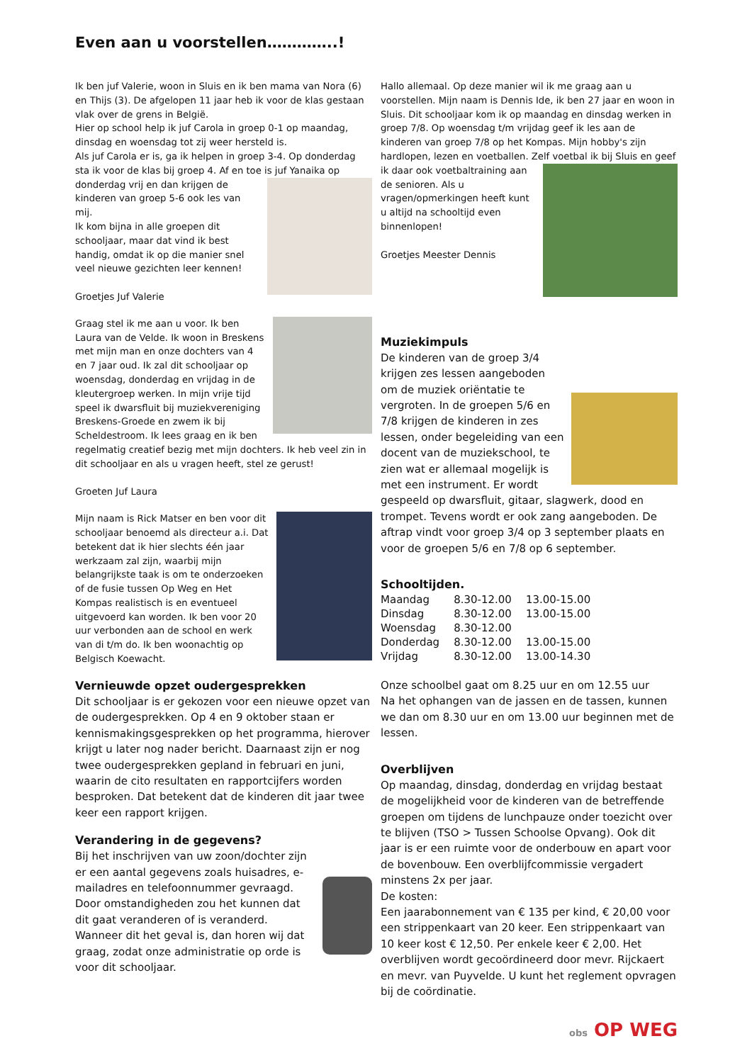Even aan u voorstellen…………..!
Ik ben juf Valerie, woon in Sluis en ik ben mama van Nora (6) en Thijs (3). De afgelopen 11 jaar heb ik voor de klas gestaan vlak over de grens in België.
Hier op school help ik juf Carola in groep 0-1 op maandag, dinsdag en woensdag tot zij weer hersteld is.
Als juf Carola er is, ga ik helpen in groep 3-4. Op donderdag sta ik voor de klas bij groep 4. Af en toe is juf Yanaika op donderdag vrij en dan krijgen de kinderen van groep 5-6 ook les van mij.
Ik kom bijna in alle groepen dit schooljaar, maar dat vind ik best handig, omdat ik op die manier snel veel nieuwe gezichten leer kennen!
Groetjes Juf Valerie
Graag stel ik me aan u voor. Ik ben Laura van de Velde. Ik woon in Breskens met mijn man en onze dochters van 4 en 7 jaar oud. Ik zal dit schooljaar op woensdag, donderdag en vrijdag in de kleutergroep werken. In mijn vrije tijd speel ik dwarsfluit bij muziekvereniging Breskens-Groede en zwem ik bij Scheldestroom. Ik lees graag en ik ben regelmatig creatief bezig met mijn dochters. Ik heb veel zin in dit schooljaar en als u vragen heeft, stel ze gerust!
Groeten Juf Laura
Mijn naam is Rick Matser en ben voor dit schooljaar benoemd als directeur a.i. Dat betekent dat ik hier slechts één jaar werkzaam zal zijn, waarbij mijn belangrijkste taak is om te onderzoeken of de fusie tussen Op Weg en Het Kompas realistisch is en eventueel uitgevoerd kan worden. Ik ben voor 20 uur verbonden aan de school en werk van di t/m do. Ik ben woonachtig op Belgisch Koewacht.
Vernieuwde opzet oudergesprekken
Dit schooljaar is er gekozen voor een nieuwe opzet van de oudergesprekken. Op 4 en 9 oktober staan er kennismakingsgesprekken op het programma, hierover krijgt u later nog nader bericht. Daarnaast zijn er nog twee oudergesprekken gepland in februari en juni, waarin de cito resultaten en rapportcijfers worden besproken. Dat betekent dat de kinderen dit jaar twee keer een rapport krijgen.
Verandering in de gegevens?
Bij het inschrijven van uw zoon/dochter zijn er een aantal gegevens zoals huisadres, e-mailadres en telefoonnummer gevraagd. Door omstandigheden zou het kunnen dat dit gaat veranderen of is veranderd.
Wanneer dit het geval is, dan horen wij dat graag, zodat onze administratie op orde is voor dit schooljaar.
Hallo allemaal. Op deze manier wil ik me graag aan u voorstellen. Mijn naam is Dennis Ide, ik ben 27 jaar en woon in Sluis. Dit schooljaar kom ik op maandag en dinsdag werken in groep 7/8. Op woensdag t/m vrijdag geef ik les aan de kinderen van groep 7/8 op het Kompas. Mijn hobby's zijn hardlopen, lezen en voetballen. Zelf voetbal ik bij Sluis en geef ik daar ook voetbaltraining aan de senioren. Als u vragen/opmerkingen heeft kunt u altijd na schooltijd even binnenlopen!
Groetjes Meester Dennis
Muziekimpuls
De kinderen van de groep 3/4 krijgen zes lessen aangeboden om de muziek oriëntatie te vergroten. In de groepen 5/6 en 7/8 krijgen de kinderen in zes lessen, onder begeleiding van een docent van de muziekschool, te zien wat er allemaal mogelijk is met een instrument. Er wordt gespeeld op dwarsfluit, gitaar, slagwerk, dood en trompet. Tevens wordt er ook zang aangeboden. De aftrap vindt voor groep 3/4 op 3 september plaats en voor de groepen 5/6 en 7/8 op 6 september.
Schooltijden.
| Maandag | 8.30-12.00 | 13.00-15.00 |
| Dinsdag | 8.30-12.00 | 13.00-15.00 |
| Woensdag | 8.30-12.00 | |
| Donderdag | 8.30-12.00 | 13.00-15.00 |
| Vrijdag | 8.30-12.00 | 13.00-14.30 |
Onze schoolbel gaat om 8.25 uur en om 12.55 uur
Na het ophangen van de jassen en de tassen, kunnen we dan om 8.30 uur en om 13.00 uur beginnen met de lessen.
Overblijven
Op maandag, dinsdag, donderdag en vrijdag bestaat de mogelijkheid voor de kinderen van de betreffende groepen om tijdens de lunchpauze onder toezicht over te blijven (TSO > Tussen Schoolse Opvang). Ook dit jaar is er een ruimte voor de onderbouw en apart voor de bovenbouw. Een overblijfcommissie vergadert minstens 2x per jaar.
De kosten:
Een jaarabonnement van € 135 per kind, € 20,00 voor een strippenkaart van 20 keer. Een strippenkaart van 10 keer kost € 12,50. Per enkele keer € 2,00. Het overblijven wordt gecoördineerd door mevr. Rijckaert en mevr. van Puyvelde. U kunt het reglement opvragen bij de coördinatie.
obs OP WEG